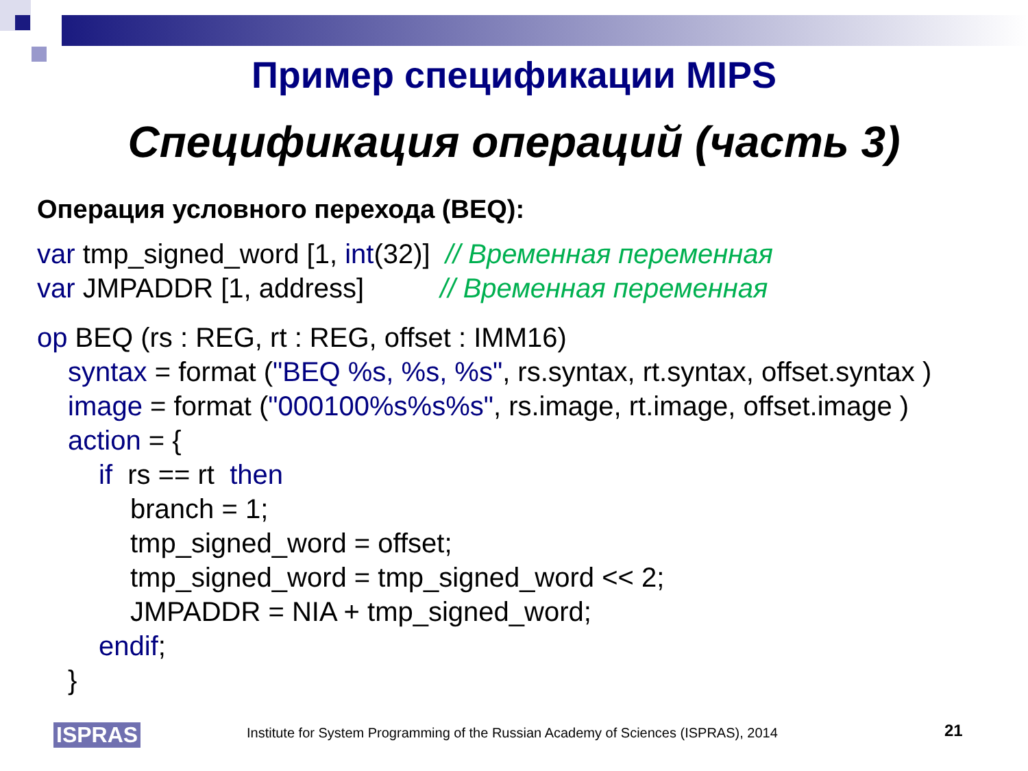Пример спецификации MIPS
Спецификация операций (часть 3)
Операция условного перехода (BEQ):
var tmp_signed_word [1, int(32)] // Временная переменная
var JMPADDR [1, address] // Временная переменная
op BEQ (rs : REG, rt : REG, offset : IMM16)
syntax = format ("BEQ %s, %s, %s", rs.syntax, rt.syntax, offset.syntax )
image = format ("000100%s%s%s", rs.image, rt.image, offset.image )
action = {
if rs == rt then
branch = 1;
tmp_signed_word = offset;
tmp_signed_word = tmp_signed_word << 2;
JMPADDR = NIA + tmp_signed_word;
endif;
}
ISPRAS Institute for System Programming of the Russian Academy of Sciences (ISPRAS), 2014 21